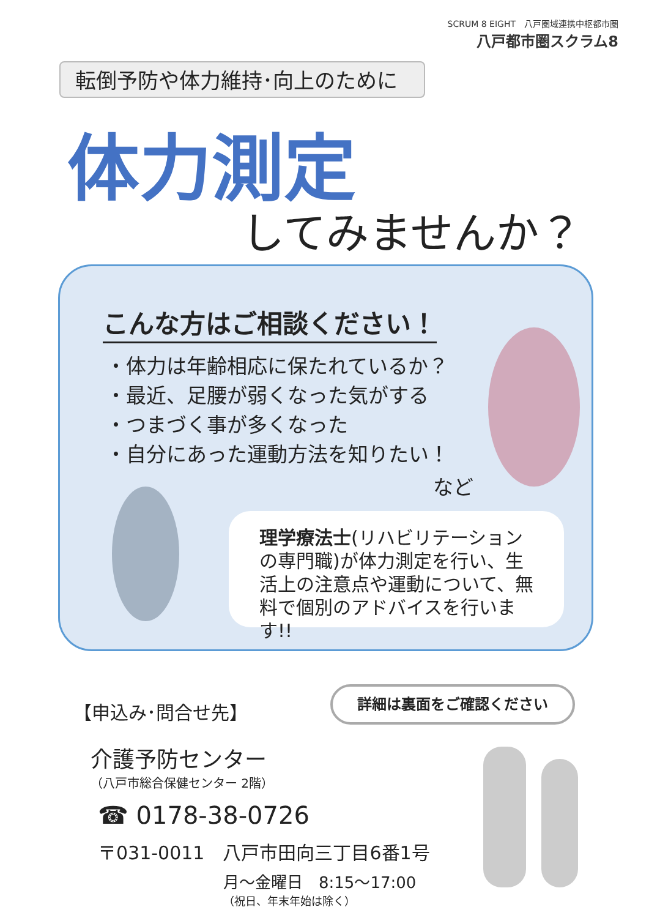SCRUM 8 EIGHT　八戸圏域連携中枢都市圏
八戸都市圏スクラム8
転倒予防や体力維持･向上のために
体力測定
してみませんか？
こんな方はご相談ください！
・体力は年齢相応に保たれているか？
・最近、足腰が弱くなった気がする
・つまづく事が多くなった
・自分にあった運動方法を知りたい！
など
理学療法士(リハビリテーションの専門職)が体力測定を行い、生活上の注意点や運動について、無料で個別のアドバイスを行います!!
詳細は裏面をご確認ください
【申込み･問合せ先】
介護予防センター
（八戸市総合保健センター 2階）
☎ 0178-38-0726
〒031-0011　八戸市田向三丁目6番1号
月～金曜日　8:15～17:00
（祝日、年末年始は除く）